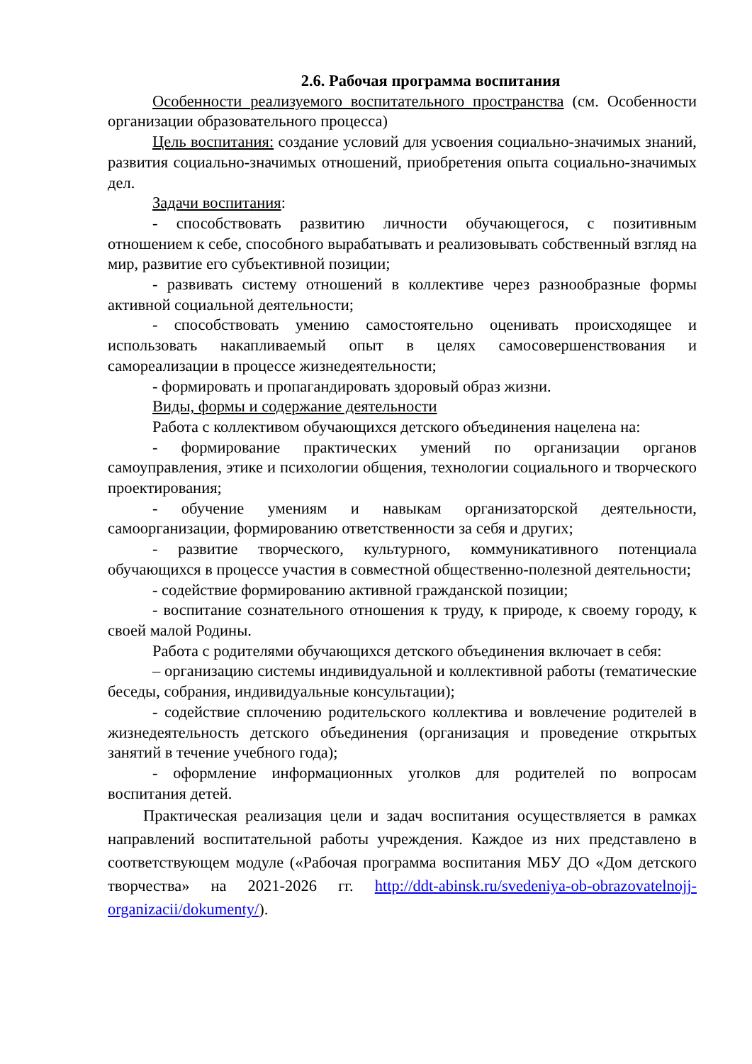2.6. Рабочая программа воспитания
Особенности реализуемого воспитательного пространства (см. Особенности организации образовательного процесса)
Цель воспитания: создание условий для усвоения социально-значимых знаний, развития социально-значимых отношений, приобретения опыта социально-значимых дел.
Задачи воспитания:
- способствовать развитию личности обучающегося, с позитивным отношением к себе, способного вырабатывать и реализовывать собственный взгляд на мир, развитие его субъективной позиции;
- развивать систему отношений в коллективе через разнообразные формы активной социальной деятельности;
- способствовать умению самостоятельно оценивать происходящее и использовать накапливаемый опыт в целях самосовершенствования и самореализации в процессе жизнедеятельности;
- формировать и пропагандировать здоровый образ жизни.
Виды, формы и содержание деятельности
Работа с коллективом обучающихся детского объединения нацелена на:
- формирование практических умений по организации органов самоуправления, этике и психологии общения, технологии социального и творческого проектирования;
- обучение умениям и навыкам организаторской деятельности, самоорганизации, формированию ответственности за себя и других;
- развитие творческого, культурного, коммуникативного потенциала обучающихся в процессе участия в совместной общественно-полезной деятельности;
- содействие формированию активной гражданской позиции;
- воспитание сознательного отношения к труду, к природе, к своему городу, к своей малой Родины.
Работа с родителями обучающихся детского объединения включает в себя:
– организацию системы индивидуальной и коллективной работы (тематические беседы, собрания, индивидуальные консультации);
- содействие сплочению родительского коллектива и вовлечение родителей в жизнедеятельность детского объединения (организация и проведение открытых занятий в течение учебного года);
- оформление информационных уголков для родителей по вопросам воспитания детей.
Практическая реализация цели и задач воспитания осуществляется в рамках направлений воспитательной работы учреждения. Каждое из них представлено в соответствующем модуле («Рабочая программа воспитания МБУ ДО «Дом детского творчества» на 2021-2026 гг. http://ddt-abinsk.ru/svedeniya-ob-obrazovatelnojj-organizacii/dokumenty/).